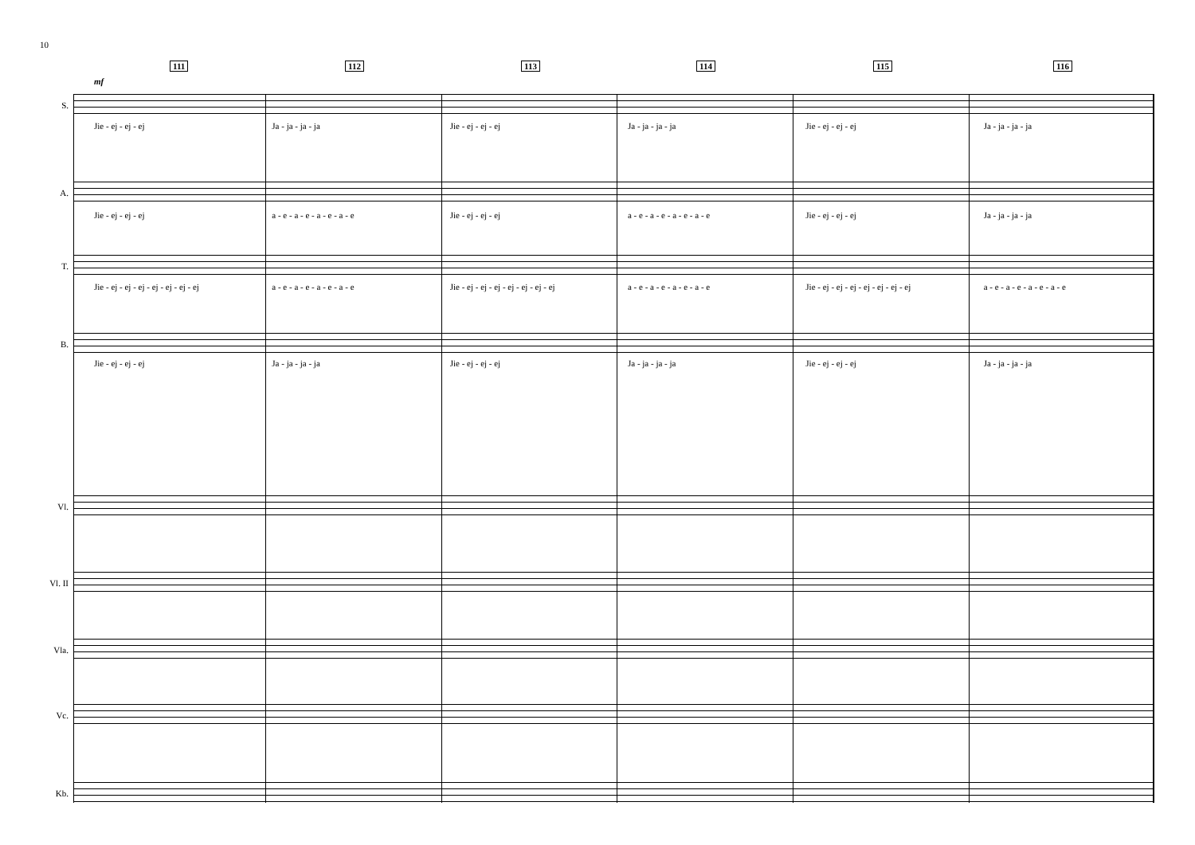10
111 112 113 114 115 116
mf
S.
Jie - ej - ej - ej Ja - ja - ja - ja Jie - ej - ej - ej Ja - ja - ja - ja Jie - ej - ej - ej Ja - ja - ja - ja
A.
Jie - ej - ej - ej a - e - a - e - a - e - a - e Jie - ej - ej - ej a - e - a - e - a - e - a - e Jie - ej - ej - ej Ja - ja - ja - ja
T.
Jie - ej - ej - ej - ej - ej - ej - ej
a - e - a - e - a - e - a - e Jie - ej - ej - ej - ej - ej - ej - ej
a - e - a - e - a - e - a - e Jie - ej - ej - ej - ej - ej - ej - ej
a - e - a - e - a - e - a - e
B.
Jie - ej - ej - ej Ja - ja - ja - ja Jie - ej - ej - ej Ja - ja - ja - ja Jie - ej - ej - ej Ja - ja - ja - ja
Vl.
Vl. II
Vla.
Vc.
Kb.